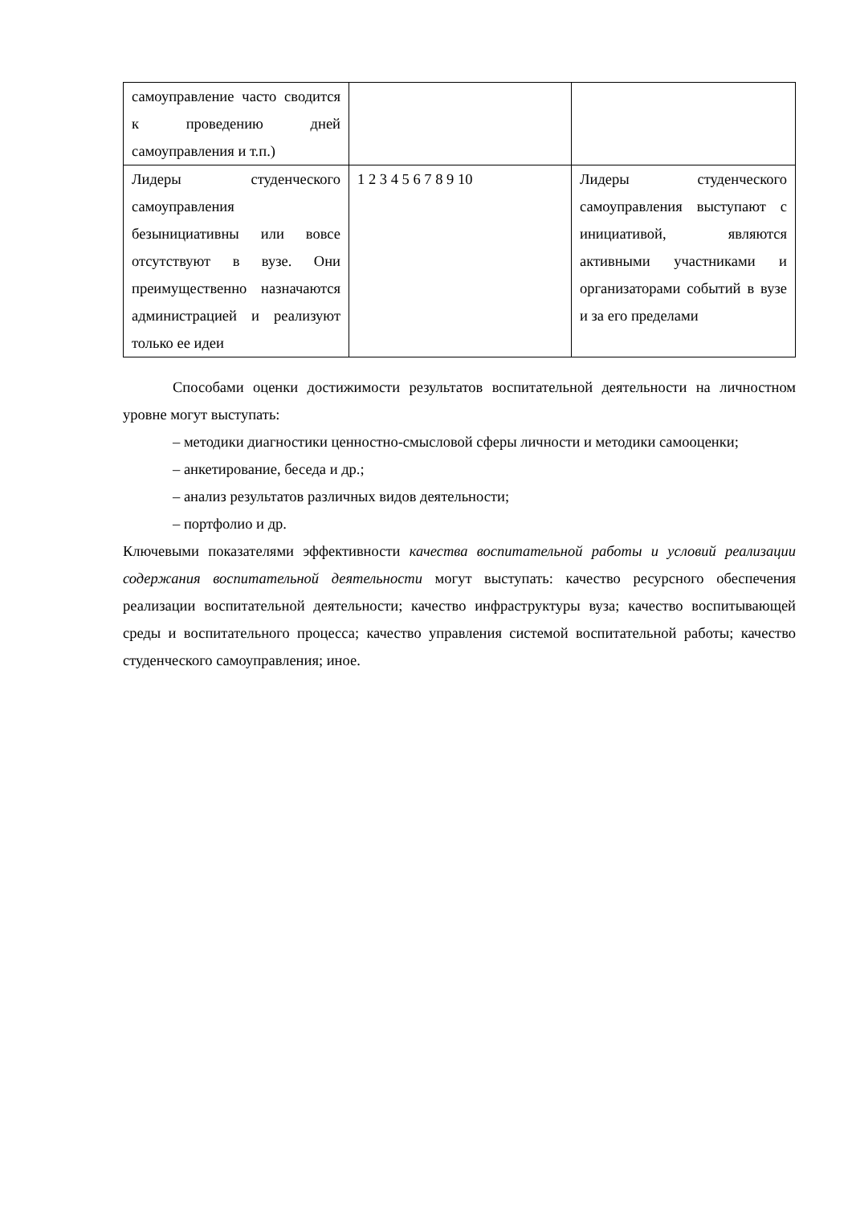| самоуправление часто сводится к проведению дней самоуправления и т.п.) | | |
| Лидеры студенческого самоуправления безынициативны или вовсе отсутствуют в вузе. Они преимущественно назначаются администрацией и реализуют только ее идеи | 1 2 3 4 5 6 7 8 9 10 | Лидеры студенческого самоуправления выступают с инициативой, являются активными участниками и организаторами событий в вузе и за его пределами |
Способами оценки достижимости результатов воспитательной деятельности на личностном уровне могут выступать:
– методики диагностики ценностно-смысловой сферы личности и методики самооценки;
– анкетирование, беседа и др.;
– анализ результатов различных видов деятельности;
– портфолио и др.
Ключевыми показателями эффективности качества воспитательной работы и условий реализации содержания воспитательной деятельности могут выступать: качество ресурсного обеспечения реализации воспитательной деятельности; качество инфраструктуры вуза; качество воспитывающей среды и воспитательного процесса; качество управления системой воспитательной работы; качество студенческого самоуправления; иное.